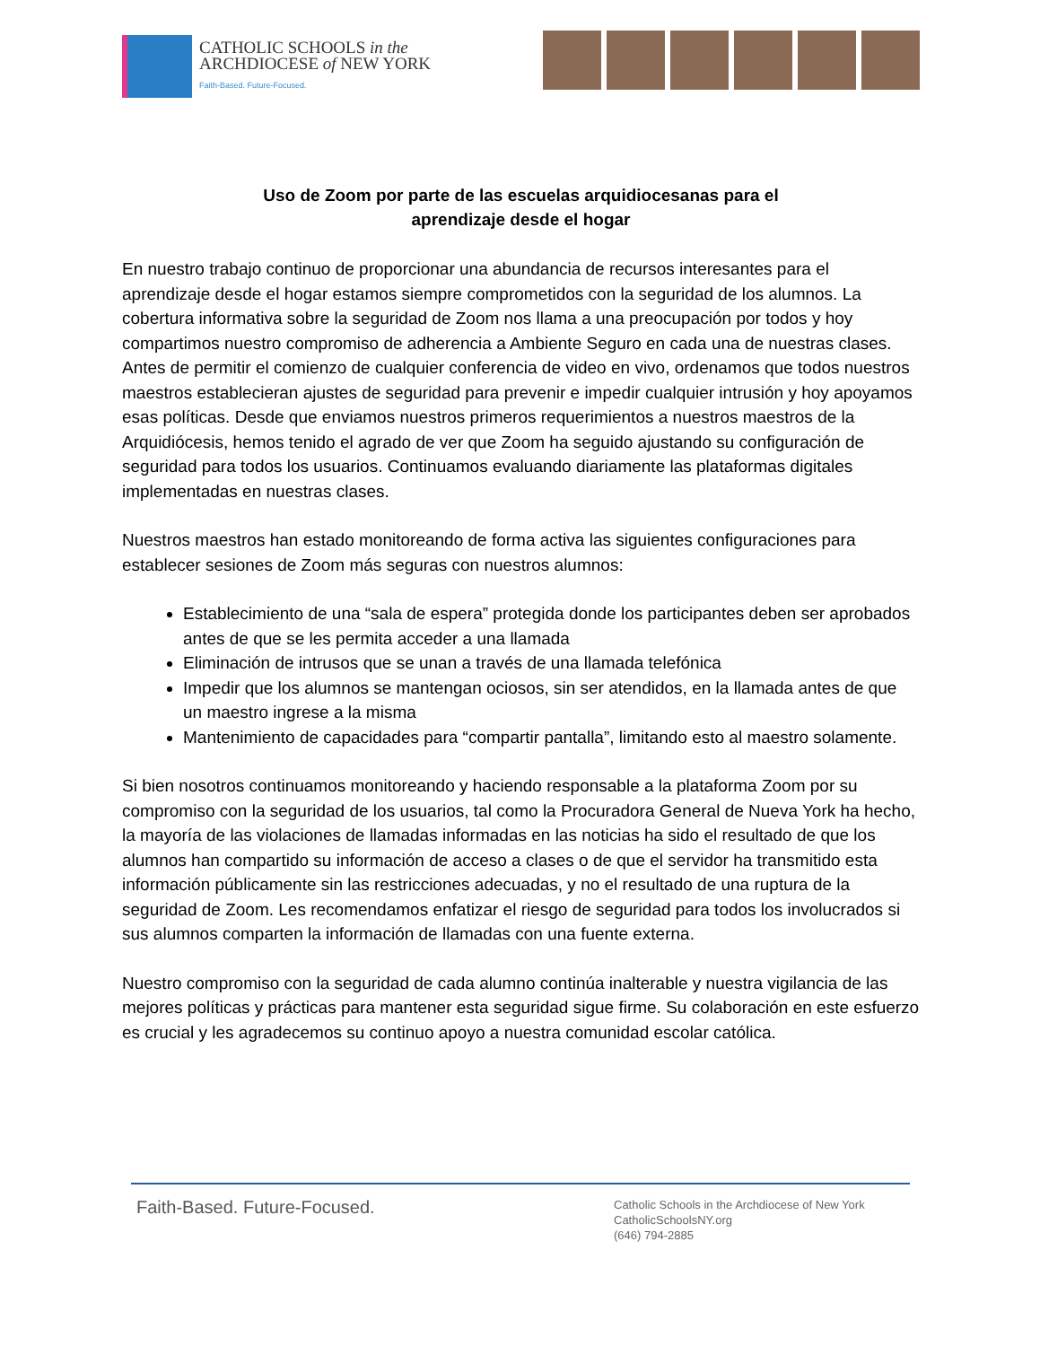CATHOLIC SCHOOLS in the
ARCHDIOCESE of NEW YORK
Faith-Based. Future-Focused.
Uso de Zoom por parte de las escuelas arquidiocesanas para el
aprendizaje desde el hogar
En nuestro trabajo continuo de proporcionar una abundancia de recursos interesantes para el aprendizaje desde el hogar estamos siempre comprometidos con la seguridad de los alumnos. La cobertura informativa sobre la seguridad de Zoom nos llama a una preocupación por todos y hoy compartimos nuestro compromiso de adherencia a Ambiente Seguro en cada una de nuestras clases. Antes de permitir el comienzo de cualquier conferencia de video en vivo, ordenamos que todos nuestros maestros establecieran ajustes de seguridad para prevenir e impedir cualquier intrusión y hoy apoyamos esas políticas. Desde que enviamos nuestros primeros requerimientos a nuestros maestros de la Arquidiócesis, hemos tenido el agrado de ver que Zoom ha seguido ajustando su configuración de seguridad para todos los usuarios. Continuamos evaluando diariamente las plataformas digitales implementadas en nuestras clases.
Nuestros maestros han estado monitoreando de forma activa las siguientes configuraciones para establecer sesiones de Zoom más seguras con nuestros alumnos:
Establecimiento de una “sala de espera” protegida donde los participantes deben ser aprobados antes de que se les permita acceder a una llamada
Eliminación de intrusos que se unan a través de una llamada telefónica
Impedir que los alumnos se mantengan ociosos, sin ser atendidos, en la llamada antes de que un maestro ingrese a la misma
Mantenimiento de capacidades para “compartir pantalla”, limitando esto al maestro solamente.
Si bien nosotros continuamos monitoreando y haciendo responsable a la plataforma Zoom por su compromiso con la seguridad de los usuarios, tal como la Procuradora General de Nueva York ha hecho, la mayoría de las violaciones de llamadas informadas en las noticias ha sido el resultado de que los alumnos han compartido su información de acceso a clases o de que el servidor ha transmitido esta información públicamente sin las restricciones adecuadas, y no el resultado de una ruptura de la seguridad de Zoom. Les recomendamos enfatizar el riesgo de seguridad para todos los involucrados si sus alumnos comparten la información de llamadas con una fuente externa.
Nuestro compromiso con la seguridad de cada alumno continúa inalterable y nuestra vigilancia de las mejores políticas y prácticas para mantener esta seguridad sigue firme. Su colaboración en este esfuerzo es crucial y les agradecemos su continuo apoyo a nuestra comunidad escolar católica.
Faith-Based. Future-Focused.
Catholic Schools in the Archdiocese of New York
CatholicSchoolsNY.org
(646) 794-2885